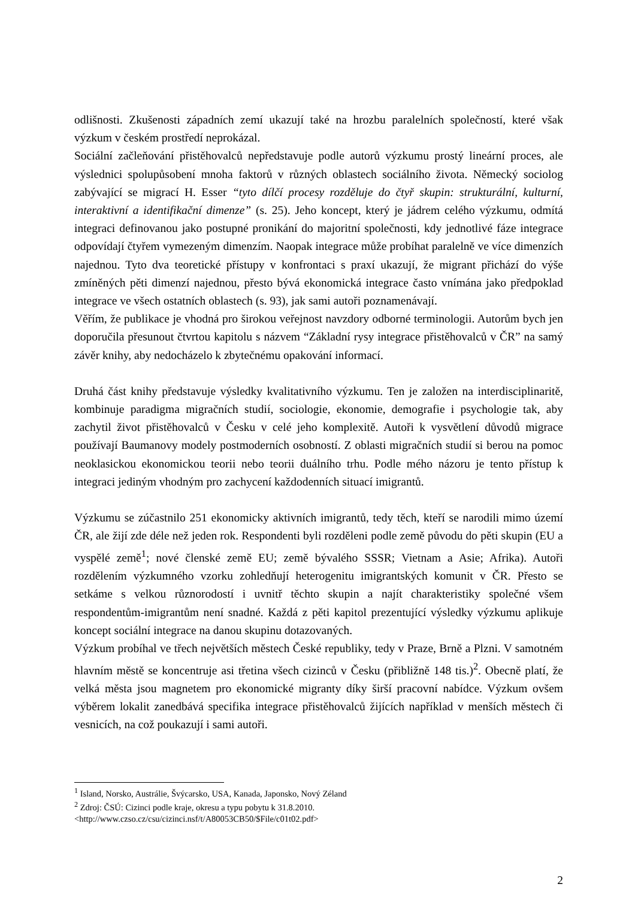odlišnosti. Zkušenosti západních zemí ukazují také na hrozbu paralelních společností, které však výzkum v českém prostředí neprokázal.
Sociální začleňování přistěhovalců nepředstavuje podle autorů výzkumu prostý lineární proces, ale výslednici spolupůsobení mnoha faktorů v různých oblastech sociálního života. Německý sociolog zabývající se migrací H. Esser “tyto dílčí procesy rozděluje do čtyř skupin: strukturální, kulturní, interaktivní a identifikační dimenze” (s. 25). Jeho koncept, který je jádrem celého výzkumu, odmítá integraci definovanou jako postupné pronikání do majoritní společnosti, kdy jednotlivé fáze integrace odpovídají čtyřem vymezeným dimenzím. Naopak integrace může probíhat paralelně ve více dimenzích najednou. Tyto dva teoretické přístupy v konfrontaci s praxí ukazují, že migrant přichází do výše zmíněných pěti dimenzí najednou, přesto bývá ekonomická integrace často vnímána jako předpoklad integrace ve všech ostatních oblastech (s. 93), jak sami autoři poznamenávají.
Věřím, že publikace je vhodná pro širokou veřejnost navzdory odborné terminologii. Autorům bych jen doporučila přesunout čtvrtou kapitolu s názvem “Základní rysy integrace přistěhovalců v ČR” na samý závěr knihy, aby nedocházelo k zbytečnému opakování informací.
Druhá část knihy představuje výsledky kvalitativního výzkumu. Ten je založen na interdisciplinaritě, kombinuje paradigma migračních studií, sociologie, ekonomie, demografie i psychologie tak, aby zachytil život přistěhovalců v Česku v celé jeho komplexitě. Autoři k vysvětlení důvodů migrace používají Baumanovy modely postmoderních osobností. Z oblasti migračních studií si berou na pomoc neoklasickou ekonomickou teorii nebo teorii duálního trhu. Podle mého názoru je tento přístup k integraci jediným vhodným pro zachycení každodenních situací imigrantů.
Výzkumu se zúčastnilo 251 ekonomicky aktivních imigrantů, tedy těch, kteří se narodili mimo území ČR, ale žijí zde déle než jeden rok. Respondenti byli rozděleni podle země původu do pěti skupin (EU a vyspělé země<sup>1</sup>; nové členské země EU; země bývalého SSSR; Vietnam a Asie; Afrika). Autoři rozdělením výzkumného vzorku zohledňují heterogenitu imigrantských komunit v ČR. Přesto se setkáme s velkou různorodostí i uvnitř těchto skupin a najít charakteristiky společné všem respondentům-imigrantům není snadné. Každá z pěti kapitol prezentující výsledky výzkumu aplikuje koncept sociální integrace na danou skupinu dotazovaných.
Výzkum probíhal ve třech největších městech České republiky, tedy v Praze, Brně a Plzni. V samotném hlavním městě se koncentruje asi třetina všech cizinců v Česku (přibližně 148 tis.)<sup>2</sup>. Obecně platí, že velká města jsou magnetem pro ekonomické migranty díky širší pracovní nabídce. Výzkum ovšem výběrem lokalit zanedbává specifika integrace přistěhovalců žijících například v menších městech či vesnicích, na což poukazují i sami autoři.
<sup>1</sup> Island, Norsko, Austrálie, Švýcarsko, USA, Kanada, Japonsko, Nový Zéland
<sup>2</sup> Zdroj: ČSÚ: Cizinci podle kraje, okresu a typu pobytu k 31.8.2010.
<http://www.czso.cz/csu/cizinci.nsf/t/A80053CB50/$File/c01t02.pdf>
2